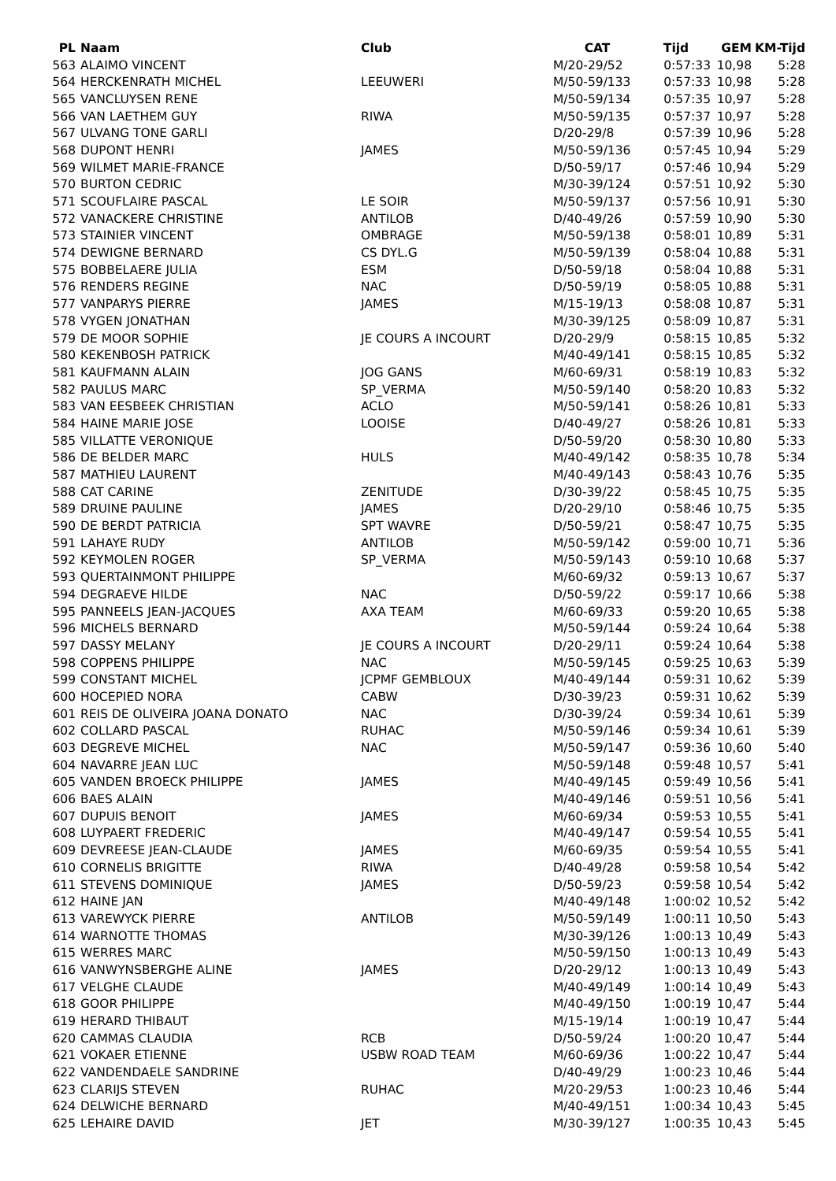| PL | Naam | Club | CAT | Tijd | GEM | KM-Tijd |
| --- | --- | --- | --- | --- | --- | --- |
| 563 | ALAIMO VINCENT | | M/20-29/52 | 0:57:33 | 10,98 | 5:28 |
| 564 | HERCKENRATH MICHEL | LEEUWERI | M/50-59/133 | 0:57:33 | 10,98 | 5:28 |
| 565 | VANCLUYSEN RENE | | M/50-59/134 | 0:57:35 | 10,97 | 5:28 |
| 566 | VAN LAETHEM GUY | RIWA | M/50-59/135 | 0:57:37 | 10,97 | 5:28 |
| 567 | ULVANG TONE GARLI | | D/20-29/8 | 0:57:39 | 10,96 | 5:28 |
| 568 | DUPONT HENRI | JAMES | M/50-59/136 | 0:57:45 | 10,94 | 5:29 |
| 569 | WILMET MARIE-FRANCE | | D/50-59/17 | 0:57:46 | 10,94 | 5:29 |
| 570 | BURTON CEDRIC | | M/30-39/124 | 0:57:51 | 10,92 | 5:30 |
| 571 | SCOUFLAIRE PASCAL | LE SOIR | M/50-59/137 | 0:57:56 | 10,91 | 5:30 |
| 572 | VANACKERE CHRISTINE | ANTILOB | D/40-49/26 | 0:57:59 | 10,90 | 5:30 |
| 573 | STAINIER VINCENT | OMBRAGE | M/50-59/138 | 0:58:01 | 10,89 | 5:31 |
| 574 | DEWIGNE BERNARD | CS DYL.G | M/50-59/139 | 0:58:04 | 10,88 | 5:31 |
| 575 | BOBBELAERE JULIA | ESM | D/50-59/18 | 0:58:04 | 10,88 | 5:31 |
| 576 | RENDERS REGINE | NAC | D/50-59/19 | 0:58:05 | 10,88 | 5:31 |
| 577 | VANPARYS PIERRE | JAMES | M/15-19/13 | 0:58:08 | 10,87 | 5:31 |
| 578 | VYGEN JONATHAN | | M/30-39/125 | 0:58:09 | 10,87 | 5:31 |
| 579 | DE MOOR SOPHIE | JE COURS A INCOURT | D/20-29/9 | 0:58:15 | 10,85 | 5:32 |
| 580 | KEKENBOSH PATRICK | | M/40-49/141 | 0:58:15 | 10,85 | 5:32 |
| 581 | KAUFMANN ALAIN | JOG GANS | M/60-69/31 | 0:58:19 | 10,83 | 5:32 |
| 582 | PAULUS MARC | SP_VERMA | M/50-59/140 | 0:58:20 | 10,83 | 5:32 |
| 583 | VAN EESBEEK CHRISTIAN | ACLO | M/50-59/141 | 0:58:26 | 10,81 | 5:33 |
| 584 | HAINE MARIE JOSE | LOOISE | D/40-49/27 | 0:58:26 | 10,81 | 5:33 |
| 585 | VILLATTE VERONIQUE | | D/50-59/20 | 0:58:30 | 10,80 | 5:33 |
| 586 | DE BELDER MARC | HULS | M/40-49/142 | 0:58:35 | 10,78 | 5:34 |
| 587 | MATHIEU LAURENT | | M/40-49/143 | 0:58:43 | 10,76 | 5:35 |
| 588 | CAT CARINE | ZENITUDE | D/30-39/22 | 0:58:45 | 10,75 | 5:35 |
| 589 | DRUINE PAULINE | JAMES | D/20-29/10 | 0:58:46 | 10,75 | 5:35 |
| 590 | DE BERDT PATRICIA | SPT WAVRE | D/50-59/21 | 0:58:47 | 10,75 | 5:35 |
| 591 | LAHAYE RUDY | ANTILOB | M/50-59/142 | 0:59:00 | 10,71 | 5:36 |
| 592 | KEYMOLEN ROGER | SP_VERMA | M/50-59/143 | 0:59:10 | 10,68 | 5:37 |
| 593 | QUERTAINMONT PHILIPPE | | M/60-69/32 | 0:59:13 | 10,67 | 5:37 |
| 594 | DEGRAEVE HILDE | NAC | D/50-59/22 | 0:59:17 | 10,66 | 5:38 |
| 595 | PANNEELS JEAN-JACQUES | AXA TEAM | M/60-69/33 | 0:59:20 | 10,65 | 5:38 |
| 596 | MICHELS BERNARD | | M/50-59/144 | 0:59:24 | 10,64 | 5:38 |
| 597 | DASSY MELANY | JE COURS A INCOURT | D/20-29/11 | 0:59:24 | 10,64 | 5:38 |
| 598 | COPPENS PHILIPPE | NAC | M/50-59/145 | 0:59:25 | 10,63 | 5:39 |
| 599 | CONSTANT MICHEL | JCPMF GEMBLOUX | M/40-49/144 | 0:59:31 | 10,62 | 5:39 |
| 600 | HOCEPIED NORA | CABW | D/30-39/23 | 0:59:31 | 10,62 | 5:39 |
| 601 | REIS DE OLIVEIRA JOANA DONATO | NAC | D/30-39/24 | 0:59:34 | 10,61 | 5:39 |
| 602 | COLLARD PASCAL | RUHAC | M/50-59/146 | 0:59:34 | 10,61 | 5:39 |
| 603 | DEGREVE MICHEL | NAC | M/50-59/147 | 0:59:36 | 10,60 | 5:40 |
| 604 | NAVARRE JEAN LUC | | M/50-59/148 | 0:59:48 | 10,57 | 5:41 |
| 605 | VANDEN BROECK PHILIPPE | JAMES | M/40-49/145 | 0:59:49 | 10,56 | 5:41 |
| 606 | BAES ALAIN | | M/40-49/146 | 0:59:51 | 10,56 | 5:41 |
| 607 | DUPUIS BENOIT | JAMES | M/60-69/34 | 0:59:53 | 10,55 | 5:41 |
| 608 | LUYPAERT FREDERIC | | M/40-49/147 | 0:59:54 | 10,55 | 5:41 |
| 609 | DEVREESE JEAN-CLAUDE | JAMES | M/60-69/35 | 0:59:54 | 10,55 | 5:41 |
| 610 | CORNELIS BRIGITTE | RIWA | D/40-49/28 | 0:59:58 | 10,54 | 5:42 |
| 611 | STEVENS DOMINIQUE | JAMES | D/50-59/23 | 0:59:58 | 10,54 | 5:42 |
| 612 | HAINE JAN | | M/40-49/148 | 1:00:02 | 10,52 | 5:42 |
| 613 | VAREWYCK PIERRE | ANTILOB | M/50-59/149 | 1:00:11 | 10,50 | 5:43 |
| 614 | WARNOTTE THOMAS | | M/30-39/126 | 1:00:13 | 10,49 | 5:43 |
| 615 | WERRES MARC | | M/50-59/150 | 1:00:13 | 10,49 | 5:43 |
| 616 | VANWYNSBERGHE ALINE | JAMES | D/20-29/12 | 1:00:13 | 10,49 | 5:43 |
| 617 | VELGHE CLAUDE | | M/40-49/149 | 1:00:14 | 10,49 | 5:43 |
| 618 | GOOR PHILIPPE | | M/40-49/150 | 1:00:19 | 10,47 | 5:44 |
| 619 | HERARD THIBAUT | | M/15-19/14 | 1:00:19 | 10,47 | 5:44 |
| 620 | CAMMAS CLAUDIA | RCB | D/50-59/24 | 1:00:20 | 10,47 | 5:44 |
| 621 | VOKAER ETIENNE | USBW ROAD TEAM | M/60-69/36 | 1:00:22 | 10,47 | 5:44 |
| 622 | VANDENDAELE SANDRINE | | D/40-49/29 | 1:00:23 | 10,46 | 5:44 |
| 623 | CLARIJS STEVEN | RUHAC | M/20-29/53 | 1:00:23 | 10,46 | 5:44 |
| 624 | DELWICHE BERNARD | | M/40-49/151 | 1:00:34 | 10,43 | 5:45 |
| 625 | LEHAIRE DAVID | JET | M/30-39/127 | 1:00:35 | 10,43 | 5:45 |